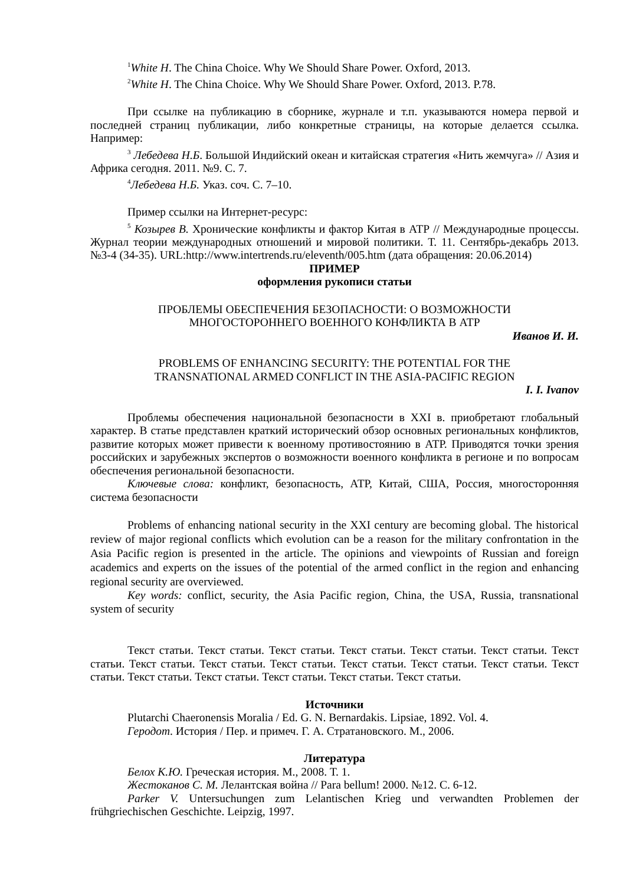<sup>1</sup> White H. The China Choice. Why We Should Share Power. Oxford, 2013.
<sup>2</sup> White H. The China Choice. Why We Should Share Power. Oxford, 2013. P.78.
При ссылке на публикацию в сборнике, журнале и т.п. указываются номера первой и последней страниц публикации, либо конкретные страницы, на которые делается ссылка. Например:
<sup>3</sup> Лебедева Н.Б. Большой Индийский океан и китайская стратегия «Нить жемчуга» // Азия и Африка сегодня. 2011. №9. С. 7.
<sup>4</sup> Лебедева Н.Б. Указ. соч. С. 7–10.
Пример ссылки на Интернет-ресурс:
<sup>5</sup> Козырев В. Хронические конфликты и фактор Китая в АТР // Международные процессы. Журнал теории международных отношений и мировой политики. Т. 11. Сентябрь-декабрь 2013. №3-4 (34-35). URL:http://www.intertrends.ru/eleventh/005.htm (дата обращения: 20.06.2014)
ПРИМЕР
оформления рукописи статьи
ПРОБЛЕМЫ ОБЕСПЕЧЕНИЯ БЕЗОПАСНОСТИ: О ВОЗМОЖНОСТИ
МНОГОСТОРОННЕГО ВОЕННОГО КОНФЛИКТА В АТР
Иванов И. И.
PROBLEMS OF ENHANCING SECURITY: THE POTENTIAL FOR THE
TRANSNATIONAL ARMED CONFLICT IN THE ASIA-PACIFIC REGION
I. I. Ivanov
Проблемы обеспечения национальной безопасности в XXI в. приобретают глобальный характер. В статье представлен краткий исторический обзор основных региональных конфликтов, развитие которых может привести к военному противостоянию в АТР. Приводятся точки зрения российских и зарубежных экспертов о возможности военного конфликта в регионе и по вопросам обеспечения региональной безопасности.
Ключевые слова: конфликт, безопасность, АТР, Китай, США, Россия, многосторонняя система безопасности
Problems of enhancing national security in the XXI century are becoming global. The historical review of major regional conflicts which evolution can be a reason for the military confrontation in the Asia Pacific region is presented in the article. The opinions and viewpoints of Russian and foreign academics and experts on the issues of the potential of the armed conflict in the region and enhancing regional security are overviewed.
Key words: conflict, security, the Asia Pacific region, China, the USA, Russia, transnational system of security
Текст статьи. Текст статьи. Текст статьи. Текст статьи. Текст статьи. Текст статьи. Текст статьи. Текст статьи. Текст статьи. Текст статьи. Текст статьи. Текст статьи. Текст статьи. Текст статьи. Текст статьи. Текст статьи. Текст статьи. Текст статьи. Текст статьи.
Источники
Plutarchi Chaeronensis Moralia / Ed. G. N. Bernardakis. Lipsiae, 1892. Vol. 4.
Геродот. История / Пер. и примеч. Г. А. Стратановского. М., 2006.
Литература
Белох К.Ю. Греческая история. М., 2008. Т. 1.
Жестоканов С. М. Лелантская война // Para bellum! 2000. №12. С. 6-12.
Parker V. Untersuchungen zum Lelantischen Krieg und verwandten Problemen der frühgriechischen Geschichte. Leipzig, 1997.